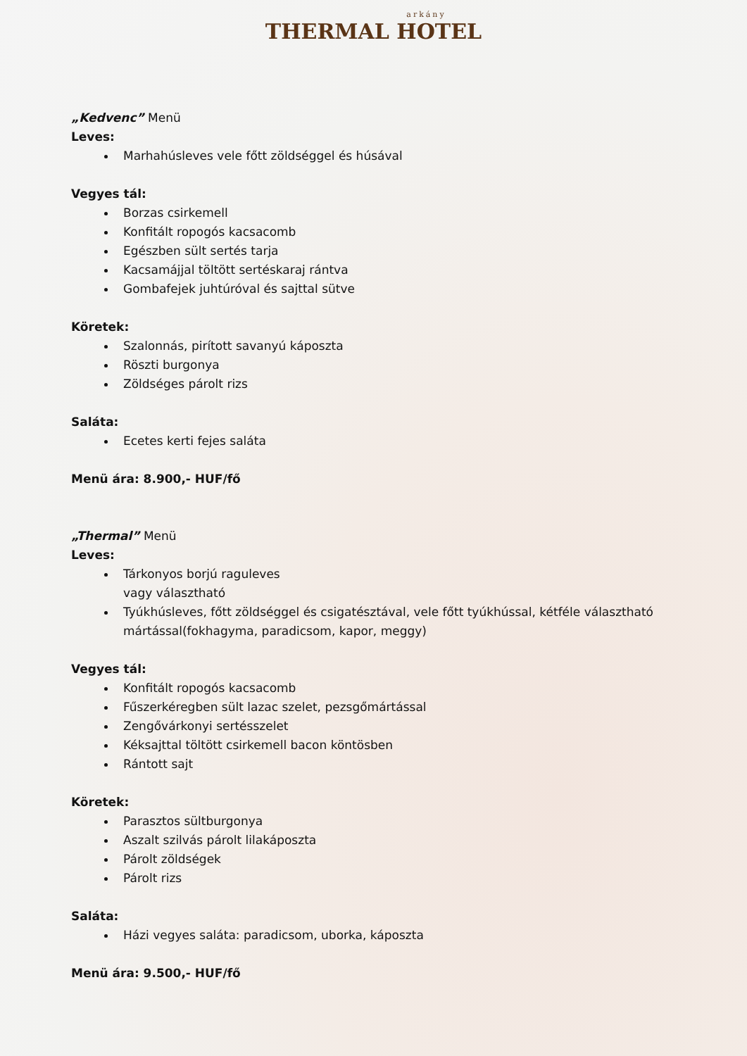arkány
THERMAL HOTEL
„Kedvenc” Menü
Leves:
Marhahúsleves vele főtt zöldséggel és húsával
Vegyes tál:
Borzas csirkemell
Konfitált ropogós kacsacomb
Egészben sült sertés tarja
Kacsamájjal töltött sertéskaraj rántva
Gombafejek juhtúróval és sajttal sütve
Köretek:
Szalonnás, pirított savanyú káposzta
Röszti burgonya
Zöldséges párolt rizs
Saláta:
Ecetes kerti fejes saláta
Menü ára: 8.900,- HUF/fő
„Thermal” Menü
Leves:
Tárkonyos borjú raguleves
vagy választható
Tyúkhúsleves, főtt zöldséggel és csigatésztával, vele főtt tyúkhússal, kétféle választható mártással(fokhagyma, paradicsom, kapor, meggy)
Vegyes tál:
Konfitált ropogós kacsacomb
Fűszerkéregben sült lazac szelet, pezsgőmártással
Zengővárkonyi sertésszelet
Kéksajttal töltött csirkemell bacon köntösben
Rántott sajt
Köretek:
Parasztos sültburgonya
Aszalt szilvás párolt lilakáposzta
Párolt zöldségek
Párolt rizs
Saláta:
Házi vegyes saláta: paradicsom, uborka, káposzta
Menü ára: 9.500,- HUF/fő